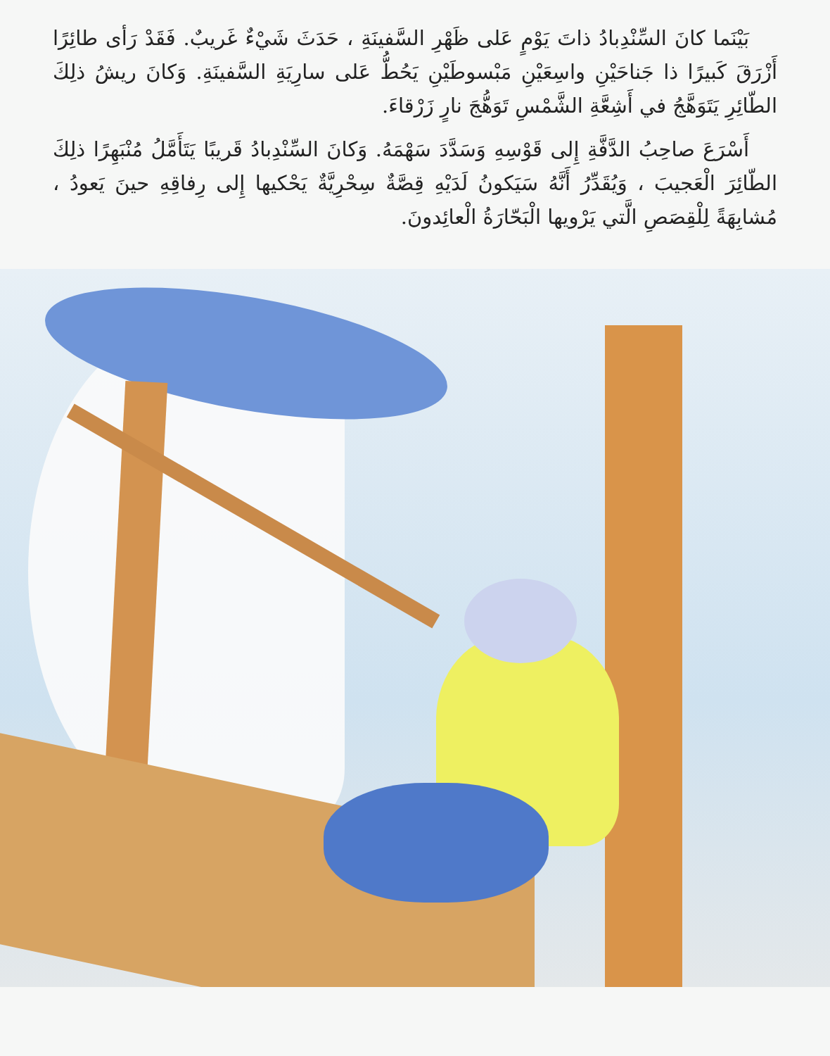بَيْنَما كانَ السِّنْدِبادُ ذاتَ يَوْمٍ عَلى ظَهْرِ السَّفينَةِ ، حَدَثَ شَيْءٌ غَريبٌ. فَقَدْ رَأى طائِرًا أَزْرَقَ كَبيرًا ذا جَناحَيْنِ واسِعَيْنِ مَبْسوطَيْنِ يَحُطُّ عَلى سارِيَةِ السَّفينَةِ. وَكانَ ريشُ ذلِكَ الطّائِرِ يَتَوَهَّجُ في أَشِعَّةِ الشَّمْسِ تَوَهُّجَ نارٍ زَرْقاءَ.
أَسْرَعَ صاحِبُ الدَّفَّةِ إِلى قَوْسِهِ وَسَدَّدَ سَهْمَهُ. وَكانَ السِّنْدِبادُ قَريبًا يَتَأَمَّلُ مُنْبَهِرًا ذلِكَ الطّائِرَ الْعَجيبَ ، وَيُقَدِّرُ أَنَّهُ سَيَكونُ لَدَيْهِ قِصَّةٌ سِحْرِيَّةٌ يَحْكيها إِلى رِفاقِهِ حينَ يَعودُ ، مُشابِهَةً لِلْقِصَصِ الَّتي يَرْويها الْبَحّارَةُ الْعائِدونَ.